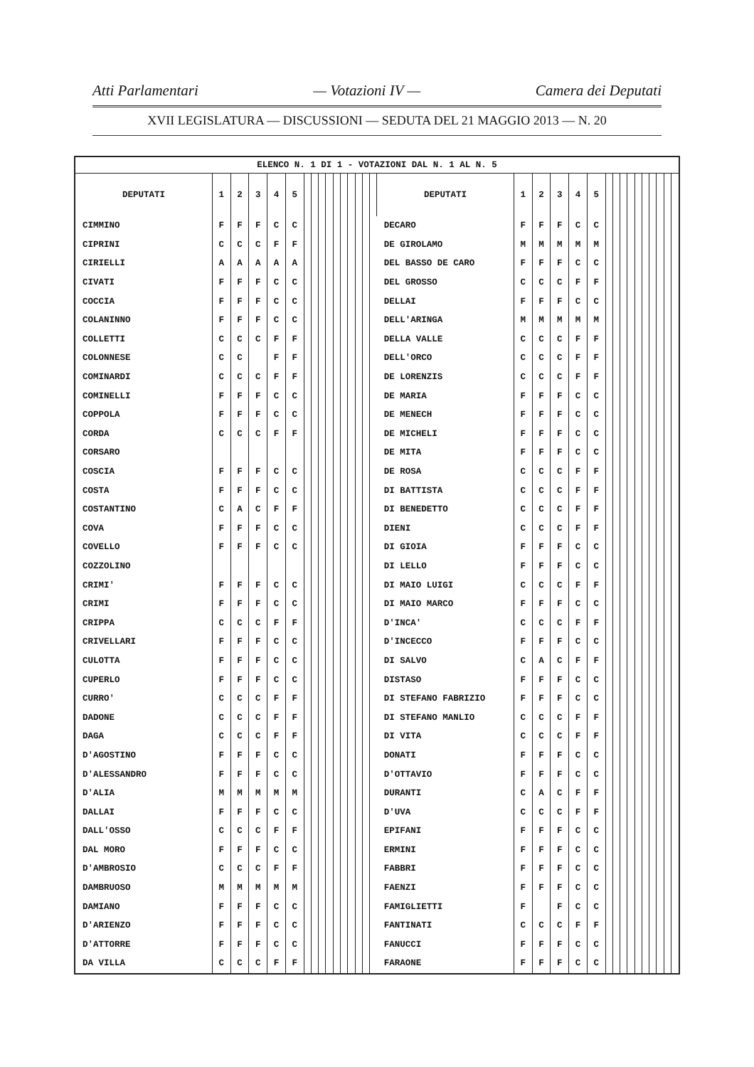Atti Parlamentari — Votazioni IV — Camera dei Deputati
XVII LEGISLATURA — DISCUSSIONI — SEDUTA DEL 21 MAGGIO 2013 — N. 20
| ELENCO N. 1 DI 1 - VOTAZIONI DAL N. 1 AL N. 5 | | | | | | | | | | | | | | | | | | | | | | | | | | | | | | | |
| DEPUTATI | 1 | 2 | 3 | 4 | 5 | | | | | | | | | | | DEPUTATI | 1 | 2 | 3 | 4 | 5 | | | | | | | | | | |
| CIMMINO | F | F | F | C | C | | | | | | | | | | | DECARO | F | F | F | C | C | | | | | | | | | | |
| CIPRINI | C | C | C | F | F | | | | | | | | | | | DE GIROLAMO | M | M | M | M | M | | | | | | | | | | |
| CIRIELLI | A | A | A | A | A | | | | | | | | | | | DEL BASSO DE CARO | F | F | F | C | C | | | | | | | | | | |
| CIVATI | F | F | F | C | C | | | | | | | | | | | DEL GROSSO | C | C | C | F | F | | | | | | | | | | |
| COCCIA | F | F | F | C | C | | | | | | | | | | | DELLAI | F | F | F | C | C | | | | | | | | | | |
| COLANINNO | F | F | F | C | C | | | | | | | | | | | DELL'ARINGA | M | M | M | M | M | | | | | | | | | | |
| COLLETTI | C | C | C | F | F | | | | | | | | | | | DELLA VALLE | C | C | C | F | F | | | | | | | | | | |
| COLONNESE | C | C | | F | F | | | | | | | | | | | DELL'ORCO | C | C | C | F | F | | | | | | | | | | |
| COMINARDI | C | C | C | F | F | | | | | | | | | | | DE LORENZIS | C | C | C | F | F | | | | | | | | | | |
| COMINELLI | F | F | F | C | C | | | | | | | | | | | DE MARIA | F | F | F | C | C | | | | | | | | | | |
| COPPOLA | F | F | F | C | C | | | | | | | | | | | DE MENECH | F | F | F | C | C | | | | | | | | | | |
| CORDA | C | C | C | F | F | | | | | | | | | | | DE MICHELI | F | F | F | C | C | | | | | | | | | | |
| CORSARO | | | | | | | | | | | | | | | | DE MITA | F | F | F | C | C | | | | | | | | | | |
| COSCIA | F | F | F | C | C | | | | | | | | | | | DE ROSA | C | C | C | F | F | | | | | | | | | | |
| COSTA | F | F | F | C | C | | | | | | | | | | | DI BATTISTA | C | C | C | F | F | | | | | | | | | | |
| COSTANTINO | C | A | C | F | F | | | | | | | | | | | DI BENEDETTO | C | C | C | F | F | | | | | | | | | | |
| COVA | F | F | F | C | C | | | | | | | | | | | DIENI | C | C | C | F | F | | | | | | | | | | |
| COVELLO | F | F | F | C | C | | | | | | | | | | | DI GIOIA | F | F | F | C | C | | | | | | | | | | |
| COZZOLINO | | | | | | | | | | | | | | | | DI LELLO | F | F | F | C | C | | | | | | | | | | |
| CRIMI' | F | F | F | C | C | | | | | | | | | | | DI MAIO LUIGI | C | C | C | F | F | | | | | | | | | | |
| CRIMI | F | F | F | C | C | | | | | | | | | | | DI MAIO MARCO | F | F | F | C | C | | | | | | | | | | |
| CRIPPA | C | C | C | F | F | | | | | | | | | | | D'INCA' | C | C | C | F | F | | | | | | | | | | |
| CRIVELLARI | F | F | F | C | C | | | | | | | | | | | D'INCECCO | F | F | F | C | C | | | | | | | | | | |
| CULOTTA | F | F | F | C | C | | | | | | | | | | | DI SALVO | C | A | C | F | F | | | | | | | | | | |
| CUPERLO | F | F | F | C | C | | | | | | | | | | | DISTASO | F | F | F | C | C | | | | | | | | | | |
| CURRO' | C | C | C | F | F | | | | | | | | | | | DI STEFANO FABRIZIO | F | F | F | C | C | | | | | | | | | | |
| DADONE | C | C | C | F | F | | | | | | | | | | | DI STEFANO MANLIO | C | C | C | F | F | | | | | | | | | | |
| DAGA | C | C | C | F | F | | | | | | | | | | | DI VITA | C | C | C | F | F | | | | | | | | | | |
| D'AGOSTINO | F | F | F | C | C | | | | | | | | | | | DONATI | F | F | F | C | C | | | | | | | | | | |
| D'ALESSANDRO | F | F | F | C | C | | | | | | | | | | | D'OTTAVIO | F | F | F | C | C | | | | | | | | | | |
| D'ALIA | M | M | M | M | M | | | | | | | | | | | DURANTI | C | A | C | F | F | | | | | | | | | | |
| DALLAI | F | F | F | C | C | | | | | | | | | | | D'UVA | C | C | C | F | F | | | | | | | | | | |
| DALL'OSSO | C | C | C | F | F | | | | | | | | | | | EPIFANI | F | F | F | C | C | | | | | | | | | | |
| DAL MORO | F | F | F | C | C | | | | | | | | | | | ERMINI | F | F | F | C | C | | | | | | | | | | |
| D'AMBROSIO | C | C | C | F | F | | | | | | | | | | | FABBRI | F | F | F | C | C | | | | | | | | | | |
| DAMBRUOSO | M | M | M | M | M | | | | | | | | | | | FAENZI | F | F | F | C | C | | | | | | | | | | |
| DAMIANO | F | F | F | C | C | | | | | | | | | | | FAMIGLIETTI | F | | F | C | C | | | | | | | | | | |
| D'ARIENZO | F | F | F | C | C | | | | | | | | | | | FANTINATI | C | C | C | F | F | | | | | | | | | | |
| D'ATTORRE | F | F | F | C | C | | | | | | | | | | | FANUCCI | F | F | F | C | C | | | | | | | | | | |
| DA VILLA | C | C | C | F | F | | | | | | | | | | | FARAONE | F | F | F | C | C | | | | | | | | | | |